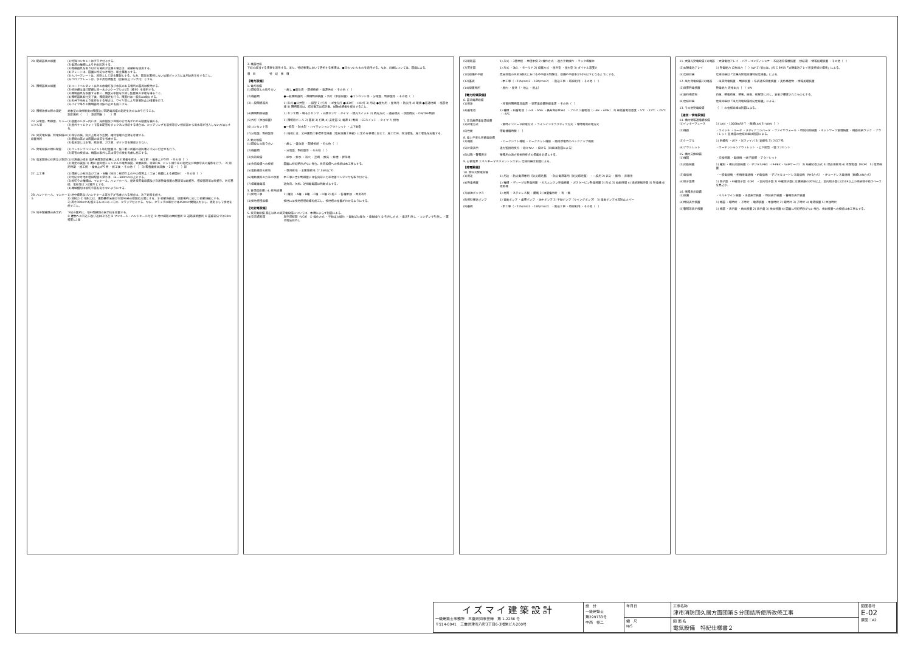20. 配線器具の設置 (1)特殊コンセントはプラグ付とする。
(2)電源の種類により色を区別する。
(3)配線器具を取り付ける場所が金属の場合は、絶縁枠を使用する。
(4)プレートは、図面に特記なき場合、新金属製とする。
(5)カバープレートは、原則として新金属製とする。なお、器具を実装しない位置ボックスには用途表示をすること。
(6)フロアプレートは、水平高低調整型（空転防止リング付）とする。
21. 照明器具の設置 (1)コードペンダント以外の放電灯及び水気のある場所の器具は接地する。
(2)接地線は電灯配線と同一太さのケーブルの1芯（緑色）を使用する。
(3)照明器具を設置する前に、照度分布図を作成し監督員の承諾を得ること。
(4)照明器具取付完了後、照度測定を行う。照度計は一般形AA級とする。
(5)天井下地材より支持をする場合は、ワイヤ等により脱落防止の措置を行う。
(6)パイプ吊りの照明器具は振れ止めを施工する。
22. 照明改修の際の測定 対象室の改修前後の照度及び回路電流値の測定を次のとおり行うこと。
測定箇所（　　）　測定回数（　　）回
23. 分電盤、制御盤、キュービクル等
(1)図面ホルダー内には、完成図及び回路の行き先がわかる図面を備える。
(2)屋外キャビネットで露出配管をボックスに接続する場合は、カップリングを溶接等行い接続部から雨水等が浸入しない方法とする。
24. 受変電設備、発電設備の設置場所
(1)保守点検、防火上有効な空間、維持管理の空間を考慮する。
(2)基礎の高さは周囲の状況を考慮する。
(3)電気室には水管、蒸気管、ガス管、ダクト等を通過させない。
25. 発電設備の燃料配管 (1)フレキシブルジョイント取付位置は、施工前に所轄の消防署と十分に打合せを行う。
(2)配管の接続は、機器の取外し又は保守点検を考慮し施工する。
26. 電波関係の計算及び測定
(1)計算書の提出 電界強度測定結果による計算書を提出 ・施工前 ・躯体上がり時 ・その他（　）
(2)測定の実施 1) 項目 全受信チャンネルの電界強度、受像画質、等価C/N、ビット誤り率の測定及び映像写真の撮影を行う。 2) 測定時期 ・施工前 ・躯体上がり時 ・施工後 ・その他（　） 3) 報告書提出部数 ・2部 ・（　）部
27. 土工事 (1)埋戻しの材料及び工法 ・B種（材料：根切り土の中の良質土 / 工法：機器による締固め） ・その他（　）
(2)特記なき地中埋設配管の深さは、GL−600mm以上とする。
(3)根切りの種類は、マンホール、ハンドホール、屋外受変電設備及び自家発電装置の基礎等は総掘り、埋設管路等は布掘り、外灯基礎、電柱等はつぼ掘りとする。
(4)機械掘削は根切り底を乱さないようにする。
28. ハンドホール、マンホール
1) 地中線路及びハンドホール等次下が考慮される場合は、次下対策を施す。
2) 地耐力 ① 地耐力は、建築基準法施行令第93条の短期応力度とする。② 衝撃係数は、設置場所に応じた衝撃係数とする。
3) 高さ900mmを超えるものにあっては、タラップ付とする。なお、タラップの取付けは450mm間隔以内とし、原則として接地を施すこと。
29. 地中配線路の表示杭 下記の箇所に、地中配線路の表示杭を設置する。
① 建物への引込口及び送出口付近 ② マンホール・ハンドホール付近 ③ 地中線路の曲折箇所 ④ 道路横断箇所 ⑤ 直線部分では30m程度に1個
3. 機器仕様
下記の該当する項目を適用する。また、特記事項において選択する事項は、●印のついたものを適用する。なお、詳細については、図面による。
項　目　　　　　特　記　事　項
【電力設備】
1. 電灯設備
(1)既設等との取り合い ・無し ●盤改造 ・配線接続 ・電源供給 ・その他（　）
(2)機器類 ●一般照明器具 ・照明制御装置 ・外灯（単独設置） ●コンセント等 ・分電盤、制御盤等 ・その他（　）
(3)一般照明器具 1) 形式 ●公共型 ・一般型 2) 灯具 ・Hf蛍光灯 ●LED灯 ・HID灯 3) 用途 ●屋内用 ・屋外用 ・防災用 4) 環境 ●普通地域 ・塩害地域 5) 照明器具は、認証書又は認定書、試験成績書を提出すること。
(4)照明制御装置 1) センサ類 ・明るさセンサ ・人感センサ ・タイマ ・調光スイッチ 2) 調光方式 ・連続調光 ・段階調光 ・ON/OFF制御
(5)外灯（単独設置） 1) 照明用ポール 2) 基礎 3) 灯具 4) 安定器 5) 電源 6) 制御 ・EEスイッチ ・タイマ 7) 接地
(6)コンセント等 ●一般型 ・防水型 ・ハイテンションアウトレット ・上下動型
(7)分電盤、制御盤等 1) 銘板には、公共建築工事標準仕様書（電気設備工事編）に定める事項に加えて、施工年月、受注者名、施工者名を記載する。
2. 動力設備
(1)既設との取り合い ・無し ・盤改造 ・配線接続 ・その他（　）
(2)機器類 ・分電盤、制御盤等 ・その他（　）
(3)負荷設備 ・給水 ・排水 ・消火 ・空調 ・換気 ・排煙 ・昇降機
(4)負荷設備への接続 図面に特記明示がない場合、負荷設備への接続は本工事とする。
(5)電動機等の接地 ・専用接地 ・金属管接地（7.5kW以下）
(6)電動機等の力率の改善 本工事に含む制御盤には各負荷に力率改善コンデンサを取り付ける。
(7)保護継電器 過負荷、欠相、逆相継電器は熱動式とする。
3. 雷保護設備 / 4. 接地設備
(1)接地工事 1) 種別 ・A種 ・B種 ・C種 ・D種 2) 施工 ・各種単独 ・共用有り
(3)接地極埋設標 接地には接地極埋設標を施工し、接地極の位置がわかるようにする。
【受変電設備】
5. 受変電設備 高圧以外の受変電設備については、本項によらず別図による。
(4)交流遮断器 真空遮断器（VCB） ① 操作方式 ・手動ばね操作 ・電動ばね操作 ・電磁操作 ② 引外し方式 ・電流引外し ・コンデンサ引外し ・直流電圧引外し
(5)断路器 1) 形式 ・3極単投 ・単極単投 2) 操作方式 ・遠方手動操作 ・フック棒操作
(7)変圧器 1) 形式 ・油入 ・モールド 2) 設置方式 ・屋外型 ・屋内型 3) ダイヤル温度計
(10)設備不平衡 高圧受電の三相3線式における不平衡の制限は、設備不平衡率が30%以下となるようにする。
(12)基礎 ・本工事（・21N/mm2 ・18N/mm2） ・別途工事 ・既設利用 ・その他（　）
(14)設置場所 ・屋内 ・屋外（・地上 ・屋上）
【電力貯蔵設備】
6. 直流電源設備
(1)用途 ・非常用照明器具電源 ・受変電設備制御電源 ・その他（　）
(4)蓄電池 1) 種類 ・鉛蓄電池（・HS ・MSE ・長寿命形MSE） ・アルカリ蓄電池（・AH ・AMH） 2) 最低蓄電池温度 ・5℃ ・15℃ ・25℃ ・−5℃
7. 交流無停電電源設備
(3)給電方式 ・常時インバータ給電方式 ・ラインインタラクティブ方式 ・常時商用給電方式
(6)性能 停電補償時間（　）
8. 電力平準化用蓄電設備
(2)機能 ・ピークシフト機能 ・ピークカット機能 ・商用停電時のバックアップ機能
(5)計測表示 遠方監視用接点 ・設けない ・設ける（詳細は別図による）
(6)状態・警報表示 移報用の遠方監視用接点の搭載を必須とする。
9. 分散電源 エネルギーマネジメントシステム 仕様詳細は別図による。
【発電設備】
10. 燃料式発電設備
(1)用途 1) 用途 ・防災電源専用（防災認定品） ・防災電源兼用（防災認定品） ・一般用 2) 区分 ・常用 ・非常用
(4)発電装置 1) 種類 ・ディーゼル発電装置 ・ガスエンジン発電装置 ・ガスタービン発電装置 2) 形式 3) 始動時間 4) 連続運転時間 5) 発電機 6) 原動機
(7)給油ボックス 1) 材質 ・ステンレス製 ・鋼製 2) 油量指示計 ・有 ・無
(8)燃料移送ポンプ 1) 電動ポンプ ・歯車ポンプ ・油中ポンプ 2) 手動ポンプ（ウイングポンプ） 3) 電動ポンプ水没防止カバー
(9)基礎 ・本工事（・21N/mm2 ・18N/mm2） ・別途工事 ・既設利用 ・その他（　）
11. 太陽光発電設備 (1)機器
・太陽電池アレイ ・パワーコンディショナ ・系統連系保護装置 ・接続箱 ・情報処理装置 ・その他（　）
(2)太陽電池アレイ 1) 発電能力 公称出力（　）kW 2) 架台は、JIS C 8955「太陽電池アレイ用支持設計標準」による。
(5)仕様詳細 仕様詳細は「太陽光発電設備特記仕様書」による。
12. 風力発電設備 (1)機器 ・風車発電装置 ・制御装置 ・系統連系保護装置 ・支持構造物 ・情報処理装置
(2)風車発電装置 発電能力 定格出力（　）kW
(4)支持構造物 自重、積載荷重、積雪、振動、衝撃等に対し、安全が確保されたものとする。
(6)仕様詳細 仕様詳細は「風力発電設備特記仕様書」による。
13. その他発電設備 （　）の仕様詳細は別図による。
【通信・情報設備】
14. 構内情報通信網設備
(1)インターフェース 1) LAN ・1000BASE-T ・無線LAN 2) WAN（　）
(2)機器 ・スイッチ ・ルータ ・メディアコンバータ ・ファイヤウォール ・時刻同期装置 ・ネットワーク管理装置 ・機器収納ラック ・アウトレット 各機器の仕様詳細は別図による。
(3)ケーブル 1) 幹線系 ・UTP ・光ファイバ 2) 支線系 3) フロア系
(4)アウトレット ・ローテンションアウトレット ・上下動型 ・壁コンセント
15. 構内交換設備
(1)機器 ・交換装置 ・電話機 ・端子盤類 ・アウトレット
(2)交換装置 1) 種別 ・構内交換装置（・デジタルPBX ・IP-PBX ・VoIPサーバ） 2) 局線応答方式 3) 保安用接地 4) 本配電盤（MDF） 5) 電源装置
(3)電話機 ・一般電話機 ・多機能電話機 ・IP電話機 ・デジタルコードレス電話機（PHS方式） ・IPコードレス電話機（無線LAN方式）
(4)端子盤類 1) 端子盤 ・中継端子盤（IDF） ・室内端子盤 2) 中継端子盤には実装数の20%以上、室内端子盤には10P以上の接続端子板スペースを見込む。
16. 情報表示設備
(1)設備 ・マルチサイン装置 ・出退表示装置 ・時刻表示装置 ・警報等表示装置
(4)時刻表示装置 1) 機器 ・親時計 ・子時計 ・電源装置 ・単独時計 2) 親時計 3) 子時計 4) 電源装置 5) 単独時計
(5)警報等表示装置 1) 機器 ・表示盤 ・検出装置 2) 表示盤 3) 検出装置 4) 図面に特記明示がない場合、検出装置への接続は本工事とする。
| イズマイ建築設計 一級建築士事務所 三重県知事登録 第 1-2236 号 〒514-0041 三重県津市八町3丁目6-3増栄ビル200号 | 設 計 一級建築士 第299733号 中西 修二 | 年月日 | 工事名称 津市消防団久居方面団第５分団詰所便所改修工事 | 図面番号 E-02 原図：A2 |
| | | 縮 尺 N/S | 図 面 名 電気設備 特記仕様書２ | |